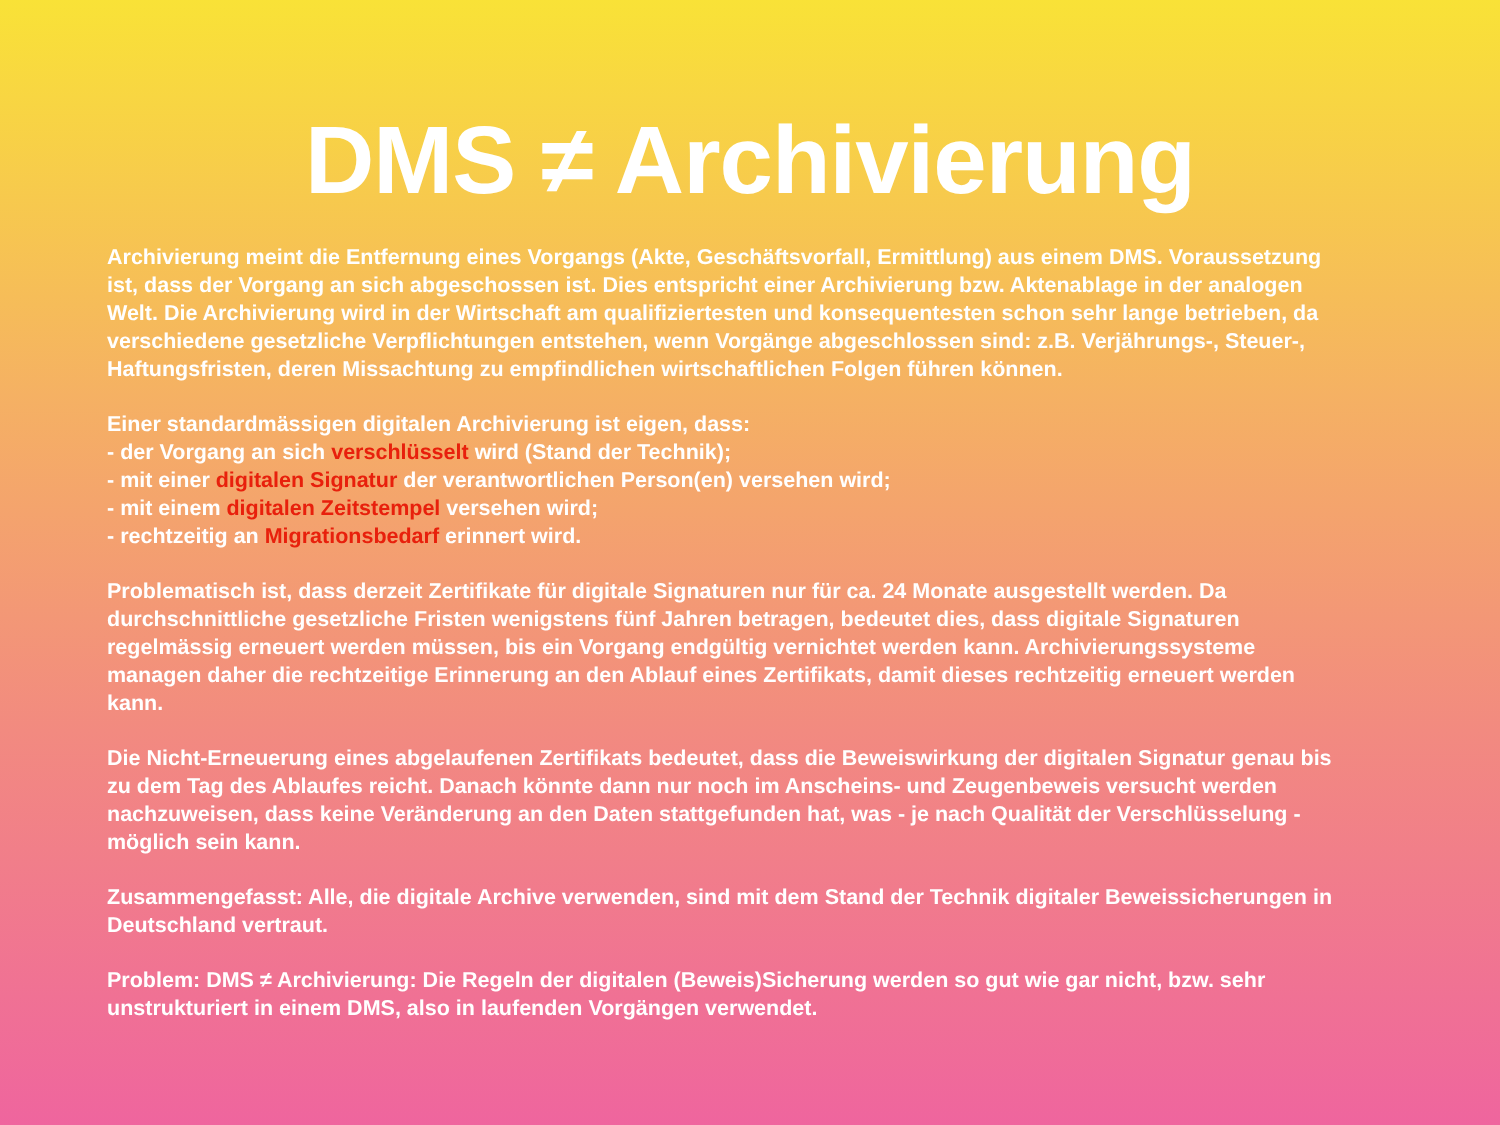DMS ≠ Archivierung
Archivierung meint die Entfernung eines Vorgangs (Akte, Geschäftsvorfall, Ermittlung) aus einem DMS. Voraussetzung ist, dass der Vorgang an sich abgeschossen ist. Dies entspricht einer Archivierung bzw. Aktenablage in der analogen Welt. Die Archivierung wird in der Wirtschaft am qualifiziertesten und konsequentesten schon sehr lange betrieben, da verschiedene gesetzliche Verpflichtungen entstehen, wenn Vorgänge abgeschlossen sind: z.B. Verjährungs-, Steuer-, Haftungsfristen, deren Missachtung zu empfindlichen wirtschaftlichen Folgen führen können.
Einer standardmässigen digitalen Archivierung ist eigen, dass:
- der Vorgang an sich verschlüsselt wird (Stand der Technik);
- mit einer digitalen Signatur der verantwortlichen Person(en) versehen wird;
- mit einem digitalen Zeitstempel versehen wird;
- rechtzeitig an Migrationsbedarf erinnert wird.
Problematisch ist, dass derzeit Zertifikate für digitale Signaturen nur für ca. 24 Monate ausgestellt werden. Da durchschnittliche gesetzliche Fristen wenigstens fünf Jahren betragen, bedeutet dies, dass digitale Signaturen regelmässig erneuert werden müssen, bis ein Vorgang endgültig vernichtet werden kann. Archivierungssysteme managen daher die rechtzeitige Erinnerung an den Ablauf eines Zertifikats, damit dieses rechtzeitig erneuert werden kann.
Die Nicht-Erneuerung eines abgelaufenen Zertifikats bedeutet, dass die Beweiswirkung der digitalen Signatur genau bis zu dem Tag des Ablaufes reicht. Danach könnte dann nur noch im Anscheins- und Zeugenbeweis versucht werden nachzuweisen, dass keine Veränderung an den Daten stattgefunden hat, was - je nach Qualität der Verschlüsselung - möglich sein kann.
Zusammengefasst: Alle, die digitale Archive verwenden, sind mit dem Stand der Technik digitaler Beweissicherungen in Deutschland vertraut.
Problem: DMS ≠ Archivierung: Die Regeln der digitalen (Beweis)Sicherung werden so gut wie gar nicht, bzw. sehr unstrukturiert in einem DMS, also in laufenden Vorgängen verwendet.